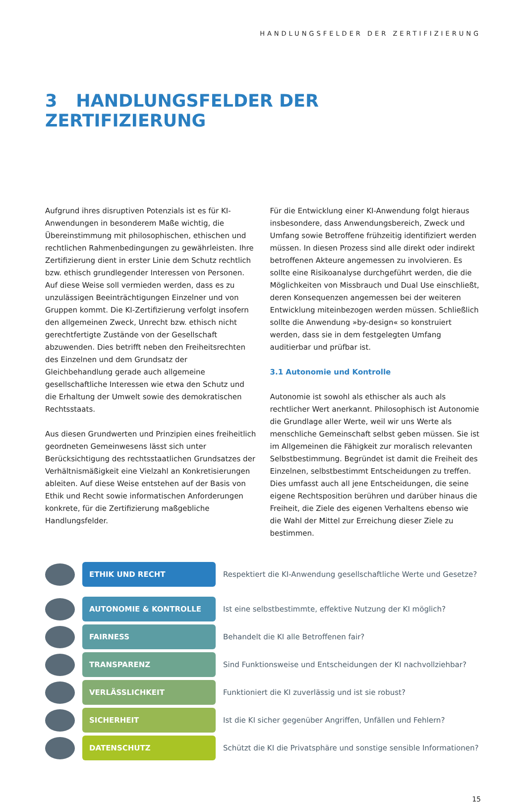HANDLUNGSFELDER DER ZERTIFIZIERUNG
3 HANDLUNGSFELDER DER ZERTIFIZIERUNG
Aufgrund ihres disruptiven Potenzials ist es für KI-Anwendungen in besonderem Maße wichtig, die Übereinstimmung mit philosophischen, ethischen und rechtlichen Rahmenbedingungen zu gewährleisten. Ihre Zertifizierung dient in erster Linie dem Schutz rechtlich bzw. ethisch grundlegender Interessen von Personen. Auf diese Weise soll vermieden werden, dass es zu unzulässigen Beeinträchtigungen Einzelner und von Gruppen kommt. Die KI-Zertifizierung verfolgt insofern den allgemeinen Zweck, Unrecht bzw. ethisch nicht gerechtfertigte Zustände von der Gesellschaft abzuwenden. Dies betrifft neben den Freiheitsrechten des Einzelnen und dem Grundsatz der Gleichbehandlung gerade auch allgemeine gesellschaftliche Interessen wie etwa den Schutz und die Erhaltung der Umwelt sowie des demokratischen Rechtsstaats.
Aus diesen Grundwerten und Prinzipien eines freiheitlich geordneten Gemeinwesens lässt sich unter Berücksichtigung des rechtsstaatlichen Grundsatzes der Verhältnismäßigkeit eine Vielzahl an Konkretisierungen ableiten. Auf diese Weise entstehen auf der Basis von Ethik und Recht sowie informatischen Anforderungen konkrete, für die Zertifizierung maßgebliche Handlungsfelder.
Für die Entwicklung einer KI-Anwendung folgt hieraus insbesondere, dass Anwendungsbereich, Zweck und Umfang sowie Betroffene frühzeitig identifiziert werden müssen. In diesen Prozess sind alle direkt oder indirekt betroffenen Akteure angemessen zu involvieren. Es sollte eine Risikoanalyse durchgeführt werden, die die Möglichkeiten von Missbrauch und Dual Use einschließt, deren Konsequenzen angemessen bei der weiteren Entwicklung miteinbezogen werden müssen. Schließlich sollte die Anwendung »by-design« so konstruiert werden, dass sie in dem festgelegten Umfang auditierbar und prüfbar ist.
3.1 Autonomie und Kontrolle
Autonomie ist sowohl als ethischer als auch als rechtlicher Wert anerkannt. Philosophisch ist Autonomie die Grundlage aller Werte, weil wir uns Werte als menschliche Gemeinschaft selbst geben müssen. Sie ist im Allgemeinen die Fähigkeit zur moralisch relevanten Selbstbestimmung. Begründet ist damit die Freiheit des Einzelnen, selbstbestimmt Entscheidungen zu treffen. Dies umfasst auch all jene Entscheidungen, die seine eigene Rechtsposition berühren und darüber hinaus die Freiheit, die Ziele des eigenen Verhaltens ebenso wie die Wahl der Mittel zur Erreichung dieser Ziele zu bestimmen.
ETHIK UND RECHT
Respektiert die KI-Anwendung gesellschaftliche Werte und Gesetze?
AUTONOMIE & KONTROLLE
Ist eine selbstbestimmte, effektive Nutzung der KI möglich?
FAIRNESS
Behandelt die KI alle Betroffenen fair?
TRANSPARENZ
Sind Funktionsweise und Entscheidungen der KI nachvollziehbar?
VERLÄSSLICHKEIT
Funktioniert die KI zuverlässig und ist sie robust?
SICHERHEIT
Ist die KI sicher gegenüber Angriffen, Unfällen und Fehlern?
DATENSCHUTZ
Schützt die KI die Privatsphäre und sonstige sensible Informationen?
15